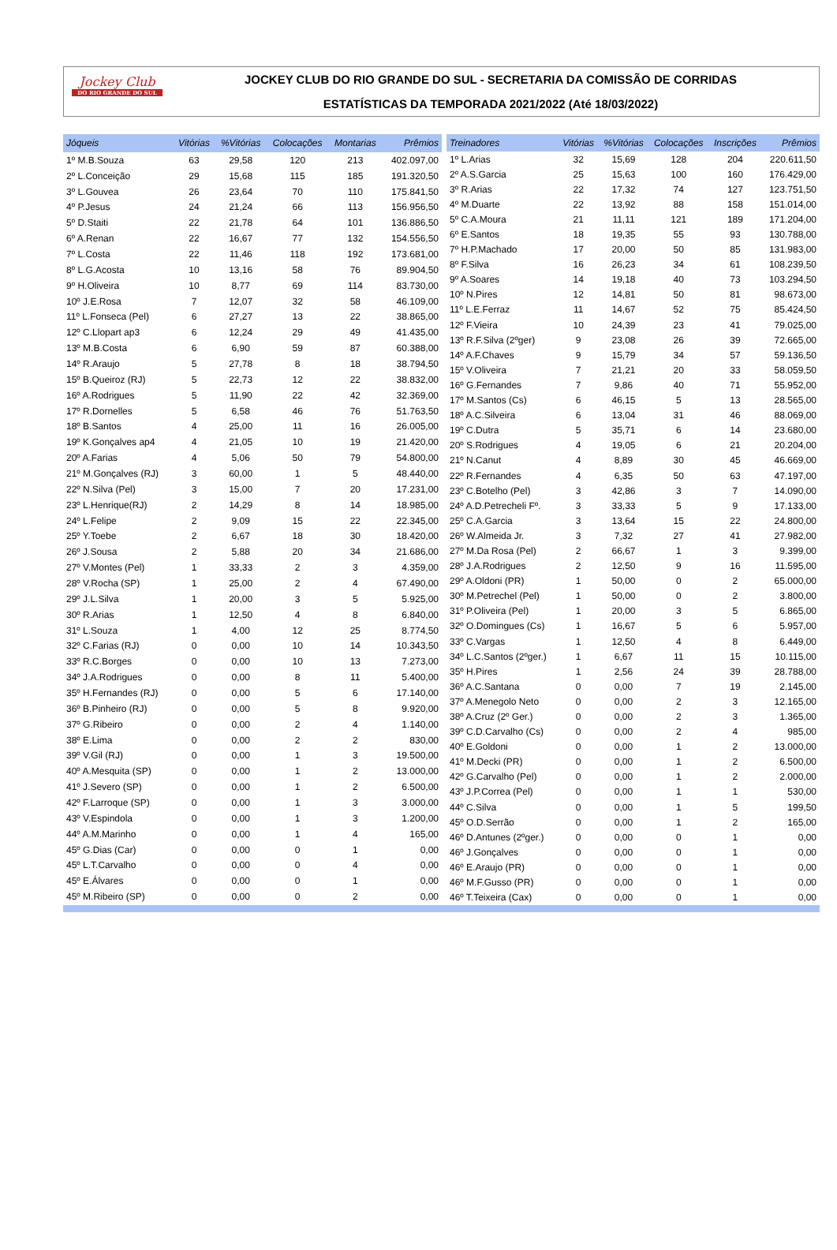Jockey Club
DO RIO GRANDE DO SUL
JOCKEY CLUB DO RIO GRANDE DO SUL - SECRETARIA DA COMISSÃO DE CORRIDAS
ESTATÍSTICAS DA TEMPORADA 2021/2022 (Até 18/03/2022)
| Jóqueis | Vitórias | %Vitórias | Colocações | Montarias | Prêmios |
| --- | --- | --- | --- | --- | --- |
| 1º M.B.Souza | 63 | 29,58 | 120 | 213 | 402.097,00 |
| 2º L.Conceição | 29 | 15,68 | 115 | 185 | 191.320,50 |
| 3º L.Gouvea | 26 | 23,64 | 70 | 110 | 175.841,50 |
| 4º P.Jesus | 24 | 21,24 | 66 | 113 | 156.956,50 |
| 5º D.Staiti | 22 | 21,78 | 64 | 101 | 136.886,50 |
| 6º A.Renan | 22 | 16,67 | 77 | 132 | 154.556,50 |
| 7º L.Costa | 22 | 11,46 | 118 | 192 | 173.681,00 |
| 8º L.G.Acosta | 10 | 13,16 | 58 | 76 | 89.904,50 |
| 9º H.Oliveira | 10 | 8,77 | 69 | 114 | 83.730,00 |
| 10º J.E.Rosa | 7 | 12,07 | 32 | 58 | 46.109,00 |
| 11º L.Fonseca (Pel) | 6 | 27,27 | 13 | 22 | 38.865,00 |
| 12º C.Llopart ap3 | 6 | 12,24 | 29 | 49 | 41.435,00 |
| 13º M.B.Costa | 6 | 6,90 | 59 | 87 | 60.388,00 |
| 14º R.Araujo | 5 | 27,78 | 8 | 18 | 38.794,50 |
| 15º B.Queiroz (RJ) | 5 | 22,73 | 12 | 22 | 38.832,00 |
| 16º A.Rodrigues | 5 | 11,90 | 22 | 42 | 32.369,00 |
| 17º R.Dornelles | 5 | 6,58 | 46 | 76 | 51.763,50 |
| 18º B.Santos | 4 | 25,00 | 11 | 16 | 26.005,00 |
| 19º K.Gonçalves ap4 | 4 | 21,05 | 10 | 19 | 21.420,00 |
| 20º A.Farias | 4 | 5,06 | 50 | 79 | 54.800,00 |
| 21º M.Gonçalves (RJ) | 3 | 60,00 | 1 | 5 | 48.440,00 |
| 22º N.Silva (Pel) | 3 | 15,00 | 7 | 20 | 17.231,00 |
| 23º L.Henrique(RJ) | 2 | 14,29 | 8 | 14 | 18.985,00 |
| 24º L.Felipe | 2 | 9,09 | 15 | 22 | 22.345,00 |
| 25º Y.Toebe | 2 | 6,67 | 18 | 30 | 18.420,00 |
| 26º J.Sousa | 2 | 5,88 | 20 | 34 | 21.686,00 |
| 27º V.Montes (Pel) | 1 | 33,33 | 2 | 3 | 4.359,00 |
| 28º V.Rocha (SP) | 1 | 25,00 | 2 | 4 | 67.490,00 |
| 29º J.L.Silva | 1 | 20,00 | 3 | 5 | 5.925,00 |
| 30º R.Arias | 1 | 12,50 | 4 | 8 | 6.840,00 |
| 31º L.Souza | 1 | 4,00 | 12 | 25 | 8.774,50 |
| 32º C.Farias (RJ) | 0 | 0,00 | 10 | 14 | 10.343,50 |
| 33º R.C.Borges | 0 | 0,00 | 10 | 13 | 7.273,00 |
| 34º J.A.Rodrigues | 0 | 0,00 | 8 | 11 | 5.400,00 |
| 35º H.Fernandes (RJ) | 0 | 0,00 | 5 | 6 | 17.140,00 |
| 36º B.Pinheiro (RJ) | 0 | 0,00 | 5 | 8 | 9.920,00 |
| 37º G.Ribeiro | 0 | 0,00 | 2 | 4 | 1.140,00 |
| 38º E.Lima | 0 | 0,00 | 2 | 2 | 830,00 |
| 39º V.Gil (RJ) | 0 | 0,00 | 1 | 3 | 19.500,00 |
| 40º A.Mesquita (SP) | 0 | 0,00 | 1 | 2 | 13.000,00 |
| 41º J.Severo (SP) | 0 | 0,00 | 1 | 2 | 6.500,00 |
| 42º F.Larroque (SP) | 0 | 0,00 | 1 | 3 | 3.000,00 |
| 43º V.Espindola | 0 | 0,00 | 1 | 3 | 1.200,00 |
| 44º A.M.Marinho | 0 | 0,00 | 1 | 4 | 165,00 |
| 45º G.Dias (Car) | 0 | 0,00 | 0 | 1 | 0,00 |
| 45º L.T.Carvalho | 0 | 0,00 | 0 | 4 | 0,00 |
| 45º E.Álvares | 0 | 0,00 | 0 | 1 | 0,00 |
| 45º M.Ribeiro (SP) | 0 | 0,00 | 0 | 2 | 0,00 |
| Treinadores | Vitórias | %Vitórias | Colocações | Inscrições | Prêmios |
| --- | --- | --- | --- | --- | --- |
| 1º L.Arias | 32 | 15,69 | 128 | 204 | 220.611,50 |
| 2º A.S.Garcia | 25 | 15,63 | 100 | 160 | 176.429,00 |
| 3º R.Arias | 22 | 17,32 | 74 | 127 | 123.751,50 |
| 4º M.Duarte | 22 | 13,92 | 88 | 158 | 151.014,00 |
| 5º C.A.Moura | 21 | 11,11 | 121 | 189 | 171.204,00 |
| 6º E.Santos | 18 | 19,35 | 55 | 93 | 130.788,00 |
| 7º H.P.Machado | 17 | 20,00 | 50 | 85 | 131.983,00 |
| 8º F.Silva | 16 | 26,23 | 34 | 61 | 108.239,50 |
| 9º A.Soares | 14 | 19,18 | 40 | 73 | 103.294,50 |
| 10º N.Pires | 12 | 14,81 | 50 | 81 | 98.673,00 |
| 11º L.E.Ferraz | 11 | 14,67 | 52 | 75 | 85.424,50 |
| 12º F.Vieira | 10 | 24,39 | 23 | 41 | 79.025,00 |
| 13º R.F.Silva (2ºger) | 9 | 23,08 | 26 | 39 | 72.665,00 |
| 14º A.F.Chaves | 9 | 15,79 | 34 | 57 | 59.136,50 |
| 15º V.Oliveira | 7 | 21,21 | 20 | 33 | 58.059,50 |
| 16º G.Fernandes | 7 | 9,86 | 40 | 71 | 55.952,00 |
| 17º M.Santos (Cs) | 6 | 46,15 | 5 | 13 | 28.565,00 |
| 18º A.C.Silveira | 6 | 13,04 | 31 | 46 | 88.069,00 |
| 19º C.Dutra | 5 | 35,71 | 6 | 14 | 23.680,00 |
| 20º S.Rodrigues | 4 | 19,05 | 6 | 21 | 20.204,00 |
| 21º N.Canut | 4 | 8,89 | 30 | 45 | 46.669,00 |
| 22º R.Fernandes | 4 | 6,35 | 50 | 63 | 47.197,00 |
| 23º C.Botelho (Pel) | 3 | 42,86 | 3 | 7 | 14.090,00 |
| 24º A.D.Petrecheli Fº. | 3 | 33,33 | 5 | 9 | 17.133,00 |
| 25º C.A.Garcia | 3 | 13,64 | 15 | 22 | 24.800,00 |
| 26º W.Almeida Jr. | 3 | 7,32 | 27 | 41 | 27.982,00 |
| 27º M.Da Rosa (Pel) | 2 | 66,67 | 1 | 3 | 9.399,00 |
| 28º J.A.Rodrigues | 2 | 12,50 | 9 | 16 | 11.595,00 |
| 29º A.Oldoni (PR) | 1 | 50,00 | 0 | 2 | 65.000,00 |
| 30º M.Petrechel (Pel) | 1 | 50,00 | 0 | 2 | 3.800,00 |
| 31º P.Oliveira (Pel) | 1 | 20,00 | 3 | 5 | 6.865,00 |
| 32º O.Domingues (Cs) | 1 | 16,67 | 5 | 6 | 5.957,00 |
| 33º C.Vargas | 1 | 12,50 | 4 | 8 | 6.449,00 |
| 34º L.C.Santos (2ºger.) | 1 | 6,67 | 11 | 15 | 10.115,00 |
| 35º H.Pires | 1 | 2,56 | 24 | 39 | 28.788,00 |
| 36º A.C.Santana | 0 | 0,00 | 7 | 19 | 2.145,00 |
| 37º A.Menegolo Neto | 0 | 0,00 | 2 | 3 | 12.165,00 |
| 38º A.Cruz (2º Ger.) | 0 | 0,00 | 2 | 3 | 1.365,00 |
| 39º C.D.Carvalho (Cs) | 0 | 0,00 | 2 | 4 | 985,00 |
| 40º E.Goldoni | 0 | 0,00 | 1 | 2 | 13.000,00 |
| 41º M.Decki (PR) | 0 | 0,00 | 1 | 2 | 6.500,00 |
| 42º G.Carvalho (Pel) | 0 | 0,00 | 1 | 2 | 2.000,00 |
| 43º J.P.Correa (Pel) | 0 | 0,00 | 1 | 1 | 530,00 |
| 44º C.Silva | 0 | 0,00 | 1 | 5 | 199,50 |
| 45º O.D.Serrão | 0 | 0,00 | 1 | 2 | 165,00 |
| 46º D.Antunes (2ºger.) | 0 | 0,00 | 0 | 1 | 0,00 |
| 46º J.Gonçalves | 0 | 0,00 | 0 | 1 | 0,00 |
| 46º E.Araujo (PR) | 0 | 0,00 | 0 | 1 | 0,00 |
| 46º M.F.Gusso (PR) | 0 | 0,00 | 0 | 1 | 0,00 |
| 46º T.Teixeira (Cax) | 0 | 0,00 | 0 | 1 | 0,00 |